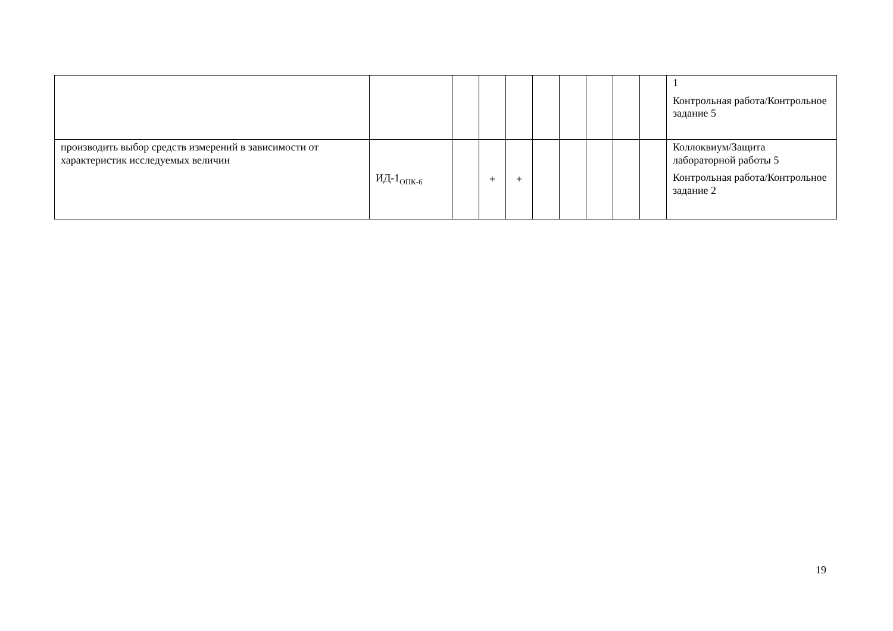| | | | | | | | | | | 1 Контрольная работа/Контрольное задание 5 |
| производить выбор средств измерений в зависимости от характеристик исследуемых величин | ИД-1<sub>ОПК-6</sub> | | + | + | | | | | | Коллоквиум/Защита лабораторной работы 5 Контрольная работа/Контрольное задание 2 |
19